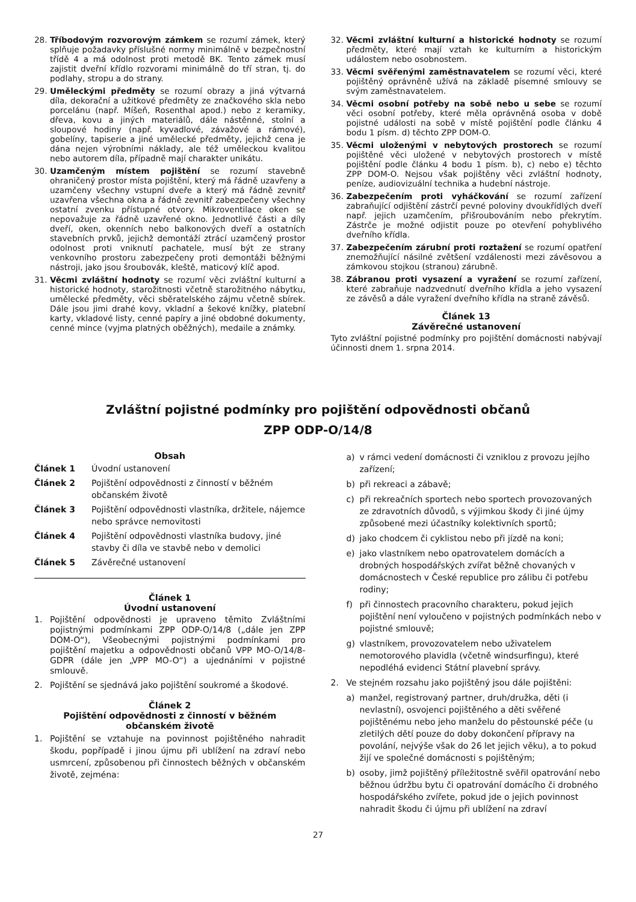28. Tříbodovým rozvorovým zámkem se rozumí zámek, který splňuje požadavky příslušné normy minimálně v bezpečnostní třídě 4 a má odolnost proti metodě BK. Tento zámek musí zajistit dveřní křídlo rozvorami minimálně do tří stran, tj. do podlahy, stropu a do strany.
29. Uměleckými předměty se rozumí obrazy a jiná výtvarná díla, dekorační a užitkové předměty ze značkového skla nebo porcelánu (např. Míšeň, Rosenthal apod.) nebo z keramiky, dřeva, kovu a jiných materiálů, dále nástěnné, stolní a sloupové hodiny (např. kyvadlové, závažové a rámové), gobelíny, tapiserie a jiné umělecké předměty, jejichž cena je dána nejen výrobními náklady, ale též uměleckou kvalitou nebo autorem díla, případně mají charakter unikátu.
30. Uzamčeným místem pojištění se rozumí stavebně ohraničený prostor místa pojištění, který má řádně uzavřeny a uzamčeny všechny vstupní dveře a který má řádně zevnitř uzavřena všechna okna a řádně zevnitř zabezpečeny všechny ostatní zvenku přístupné otvory. Mikroventilace oken se nepovažuje za řádně uzavřené okno. Jednotlivé části a díly dveří, oken, okenních nebo balkonových dveří a ostatních stavebních prvků, jejichž demontáží ztrácí uzamčený prostor odolnost proti vniknutí pachatele, musí být ze strany venkovního prostoru zabezpečeny proti demontáži běžnými nástroji, jako jsou šroubovák, kleště, maticový klíč apod.
31. Věcmi zvláštní hodnoty se rozumí věci zvláštní kulturní a historické hodnoty, starožitnosti včetně starožitného nábytku, umělecké předměty, věci sběratelského zájmu včetně sbírek. Dále jsou jimi drahé kovy, vkladní a šekové knížky, platební karty, vkladové listy, cenné papíry a jiné obdobné dokumenty, cenné mince (vyjma platných oběžných), medaile a známky.
32. Věcmi zvláštní kulturní a historické hodnoty se rozumí předměty, které mají vztah ke kulturním a historickým událostem nebo osobnostem.
33. Věcmi svěřenými zaměstnavatelem se rozumí věci, které pojištěný oprávněně užívá na základě písemné smlouvy se svým zaměstnavatelem.
34. Věcmi osobní potřeby na sobě nebo u sebe se rozumí věci osobní potřeby, které měla oprávněná osoba v době pojistné události na sobě v místě pojištění podle článku 4 bodu 1 písm. d) těchto ZPP DOM-O.
35. Věcmi uloženými v nebytových prostorech se rozumí pojištěné věci uložené v nebytových prostorech v místě pojištění podle článku 4 bodu 1 písm. b), c) nebo e) těchto ZPP DOM-O. Nejsou však pojištěny věci zvláštní hodnoty, peníze, audiovizuální technika a hudební nástroje.
36. Zabezpečením proti vyháčkování se rozumí zařízení zabraňující odjištění zástrčí pevné poloviny dvoukřídlých dveří např. jejich uzamčením, přišroubováním nebo překrytím. Zástrče je možné odjistit pouze po otevření pohyblivého dveřního křídla.
37. Zabezpečením zárubní proti roztažení se rozumí opatření znemožňující násilné zvětšení vzdálenosti mezi závěsovou a zámkovou stojkou (stranou) zárubně.
38. Zábranou proti vysazení a vyražení se rozumí zařízení, které zabraňuje nadzvednutí dveřního křídla a jeho vysazení ze závěsů a dále vyražení dveřního křídla na straně závěsů.
Článek 13
Závěrečné ustanovení
Tyto zvláštní pojistné podmínky pro pojištění domácnosti nabývají účinnosti dnem 1. srpna 2014.
Zvláštní pojistné podmínky pro pojištění odpovědnosti občanů
ZPP ODP-O/14/8
Obsah
Článek 1 Úvodní ustanovení
Článek 2 Pojištění odpovědnosti z činností v běžném občanském životě
Článek 3 Pojištění odpovědnosti vlastníka, držitele, nájemce nebo správce nemovitosti
Článek 4 Pojištění odpovědnosti vlastníka budovy, jiné stavby či díla ve stavbě nebo v demolici
Článek 5 Závěrečné ustanovení
Článek 1
Úvodní ustanovení
1. Pojištění odpovědnosti je upraveno těmito Zvláštními pojistnými podmínkami ZPP ODP-O/14/8 („dále jen ZPP DOM-O“), Všeobecnými pojistnými podmínkami pro pojištění majetku a odpovědnosti občanů VPP MO-O/14/8-GDPR (dále jen „VPP MO-O“) a ujednáními v pojistné smlouvě.
2. Pojištění se sjednává jako pojištění soukromé a škodové.
Článek 2
Pojištění odpovědnosti z činností v běžném občanském životě
1. Pojištění se vztahuje na povinnost pojištěného nahradit škodu, popřípadě i jinou újmu při ublížení na zdraví nebo usmrcení, způsobenou při činnostech běžných v občanském životě, zejména:
a) v rámci vedení domácnosti či vzniklou z provozu jejího zařízení;
b) při rekreaci a zábavě;
c) při rekreačních sportech nebo sportech provozovaných ze zdravotních důvodů, s výjimkou škody či jiné újmy způsobené mezi účastníky kolektivních sportů;
d) jako chodcem či cyklistou nebo při jízdě na koni;
e) jako vlastníkem nebo opatrovatelem domácích a drobných hospodářských zvířat běžně chovaných v domácnostech v České republice pro zálibu či potřebu rodiny;
f) při činnostech pracovního charakteru, pokud jejich pojištění není vyloučeno v pojistných podmínkách nebo v pojistné smlouvě;
g) vlastníkem, provozovatelem nebo uživatelem nemotorového plavidla (včetně windsurfingu), které nepodléhá evidenci Státní plavební správy.
2. Ve stejném rozsahu jako pojištěný jsou dále pojištěni:
a) manžel, registrovaný partner, druh/družka, děti (i nevlastní), osvojenci pojištěného a děti svěřené pojištěnému nebo jeho manželu do pěstounské péče (u zletilých dětí pouze do doby dokončení přípravy na povolání, nejvýše však do 26 let jejich věku), a to pokud žijí ve společné domácnosti s pojištěným;
b) osoby, jimž pojištěný příležitostně svěřil opatrování nebo běžnou údržbu bytu či opatrování domácího či drobného hospodářského zvířete, pokud jde o jejich povinnost nahradit škodu či újmu při ublížení na zdraví
27